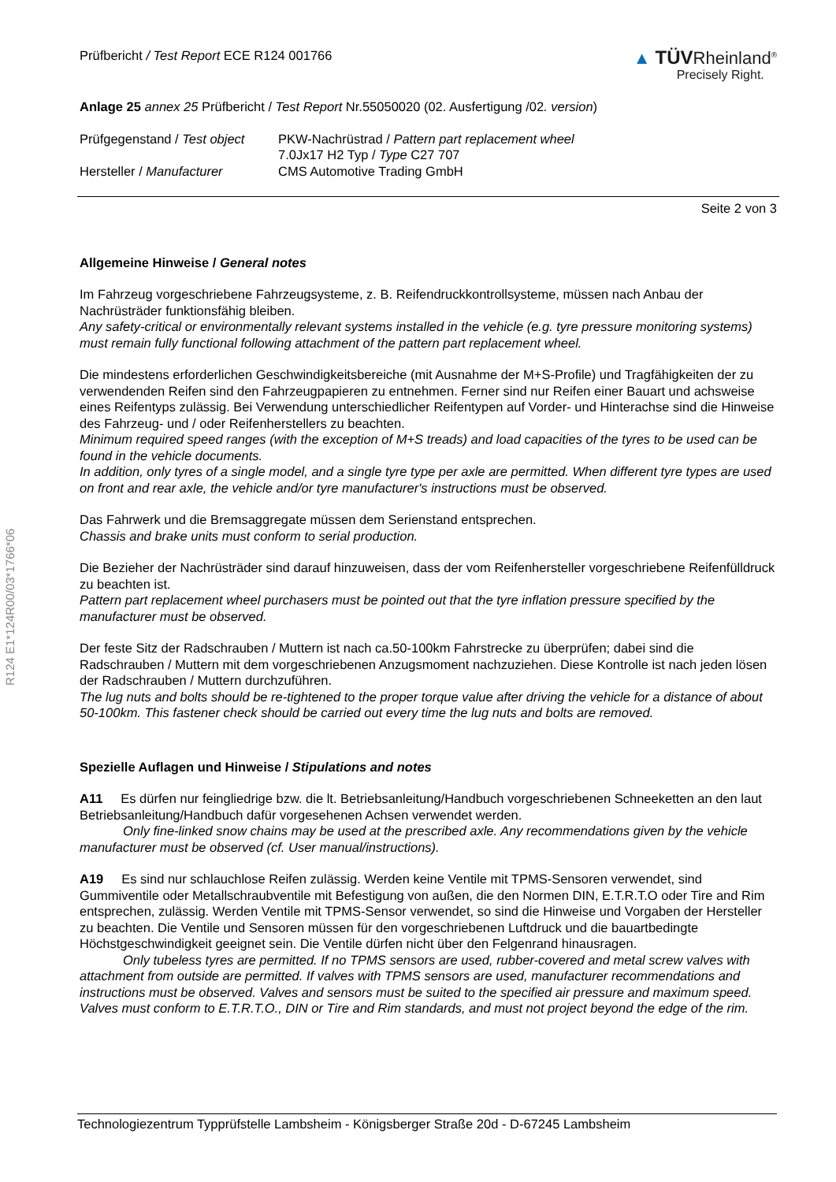R124 E1*124R00/03*1766*06
Prüfbericht / Test Report ECE R124 001766
▲ TÜVRheinland<sup>®</sup>
Precisely Right.
Anlage 25 annex 25 Prüfbericht / Test Report Nr.55050020 (02. Ausfertigung /02. version)
Prüfgegenstand / Test object
PKW-Nachrüstrad / Pattern part replacement wheel
7.0Jx17 H2 Typ / Type C27 707
Hersteller / Manufacturer
CMS Automotive Trading GmbH
Seite 2 von 3
Allgemeine Hinweise / General notes
Im Fahrzeug vorgeschriebene Fahrzeugsysteme, z. B. Reifendruckkontrollsysteme, müssen nach Anbau der Nachrüsträder funktionsfähig bleiben.
Any safety-critical or environmentally relevant systems installed in the vehicle (e.g. tyre pressure monitoring systems) must remain fully functional following attachment of the pattern part replacement wheel.
Die mindestens erforderlichen Geschwindigkeitsbereiche (mit Ausnahme der M+S-Profile) und Tragfähigkeiten der zu verwendenden Reifen sind den Fahrzeugpapieren zu entnehmen. Ferner sind nur Reifen einer Bauart und achsweise eines Reifentyps zulässig. Bei Verwendung unterschiedlicher Reifentypen auf Vorder- und Hinterachse sind die Hinweise des Fahrzeug- und / oder Reifenherstellers zu beachten.
Minimum required speed ranges (with the exception of M+S treads) and load capacities of the tyres to be used can be found in the vehicle documents.
In addition, only tyres of a single model, and a single tyre type per axle are permitted. When different tyre types are used on front and rear axle, the vehicle and/or tyre manufacturer's instructions must be observed.
Das Fahrwerk und die Bremsaggregate müssen dem Serienstand entsprechen.
Chassis and brake units must conform to serial production.
Die Bezieher der Nachrüsträder sind darauf hinzuweisen, dass der vom Reifenhersteller vorgeschriebene Reifenfülldruck zu beachten ist.
Pattern part replacement wheel purchasers must be pointed out that the tyre inflation pressure specified by the manufacturer must be observed.
Der feste Sitz der Radschrauben / Muttern ist nach ca.50-100km Fahrstrecke zu überprüfen; dabei sind die Radschrauben / Muttern mit dem vorgeschriebenen Anzugsmoment nachzuziehen. Diese Kontrolle ist nach jeden lösen der Radschrauben / Muttern durchzuführen.
The lug nuts and bolts should be re-tightened to the proper torque value after driving the vehicle for a distance of about 50-100km. This fastener check should be carried out every time the lug nuts and bolts are removed.
Spezielle Auflagen und Hinweise / Stipulations and notes
A11 Es dürfen nur feingliedrige bzw. die lt. Betriebsanleitung/Handbuch vorgeschriebenen Schneeketten an den laut Betriebsanleitung/Handbuch dafür vorgesehenen Achsen verwendet werden.
Only fine-linked snow chains may be used at the prescribed axle. Any recommendations given by the vehicle manufacturer must be observed (cf. User manual/instructions).
A19 Es sind nur schlauchlose Reifen zulässig. Werden keine Ventile mit TPMS-Sensoren verwendet, sind Gummiventile oder Metallschraubventile mit Befestigung von außen, die den Normen DIN, E.T.R.T.O oder Tire and Rim entsprechen, zulässig. Werden Ventile mit TPMS-Sensor verwendet, so sind die Hinweise und Vorgaben der Hersteller zu beachten. Die Ventile und Sensoren müssen für den vorgeschriebenen Luftdruck und die bauartbedingte Höchstgeschwindigkeit geeignet sein. Die Ventile dürfen nicht über den Felgenrand hinausragen.
Only tubeless tyres are permitted. If no TPMS sensors are used, rubber-covered and metal screw valves with attachment from outside are permitted. If valves with TPMS sensors are used, manufacturer recommendations and instructions must be observed. Valves and sensors must be suited to the specified air pressure and maximum speed. Valves must conform to E.T.R.T.O., DIN or Tire and Rim standards, and must not project beyond the edge of the rim.
Technologiezentrum Typprüfstelle Lambsheim - Königsberger Straße 20d - D-67245 Lambsheim